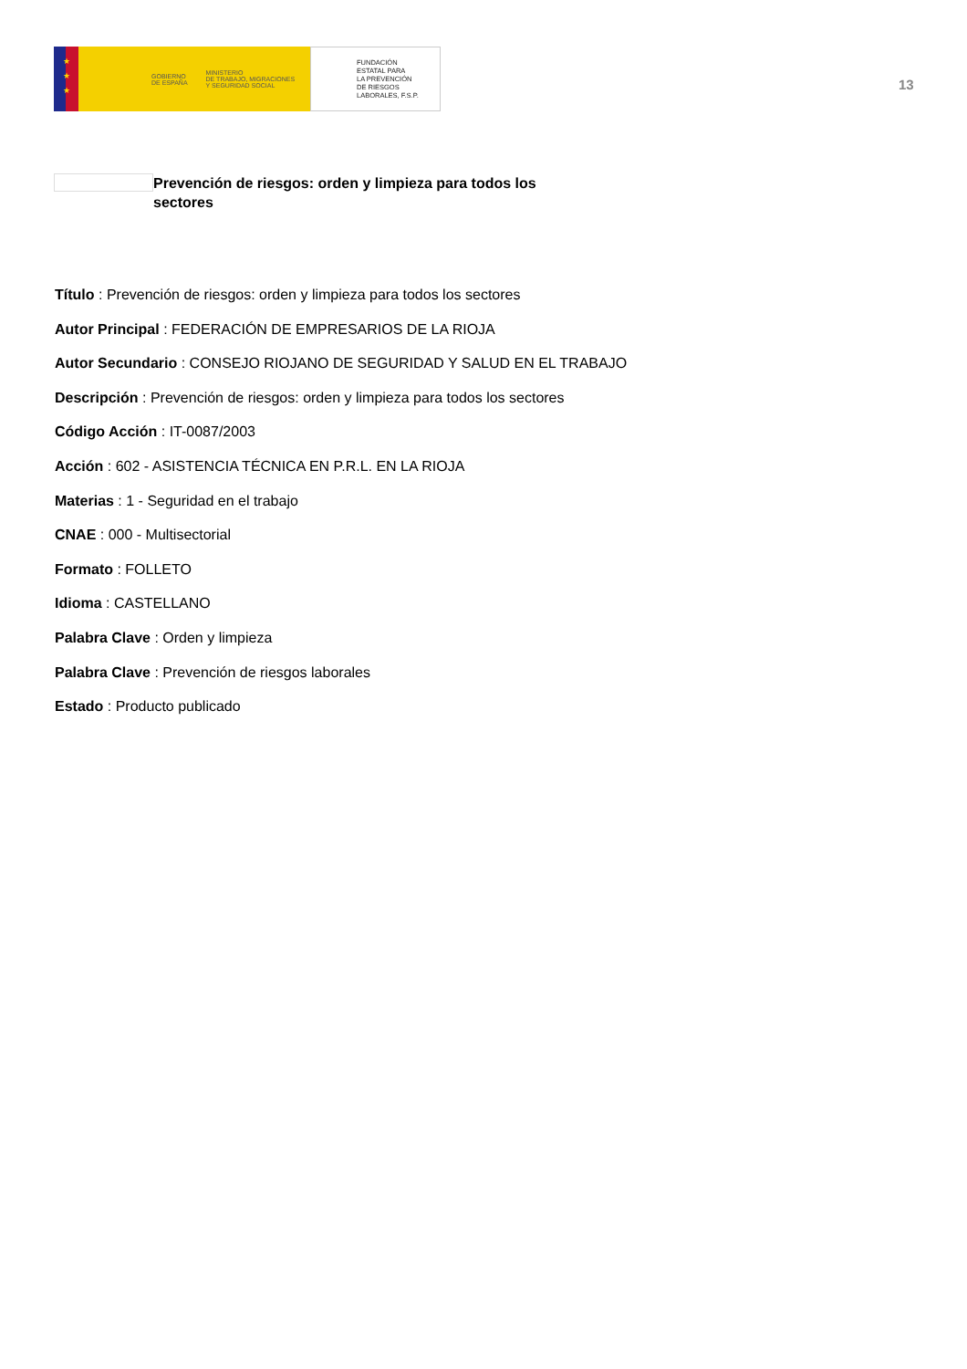★
★
★
GOBIERNO
DE ESPAÑA MINISTERIO
DE TRABAJO, MIGRACIONES
Y SEGURIDAD SOCIAL
FUNDACIÓN
ESTATAL PARA
LA PREVENCIÓN
DE RIESGOS
LABORALES, F.S.P.
13
Prevención de riesgos: orden y limpieza para todos los sectores
Título : Prevención de riesgos: orden y limpieza para todos los sectores
Autor Principal : FEDERACIÓN DE EMPRESARIOS DE LA RIOJA
Autor Secundario : CONSEJO RIOJANO DE SEGURIDAD Y SALUD EN EL TRABAJO
Descripción : Prevención de riesgos: orden y limpieza para todos los sectores
Código Acción : IT-0087/2003
Acción : 602 - ASISTENCIA TÉCNICA EN P.R.L. EN LA RIOJA
Materias : 1 - Seguridad en el trabajo
CNAE : 000 - Multisectorial
Formato : FOLLETO
Idioma : CASTELLANO
Palabra Clave : Orden y limpieza
Palabra Clave : Prevención de riesgos laborales
Estado : Producto publicado